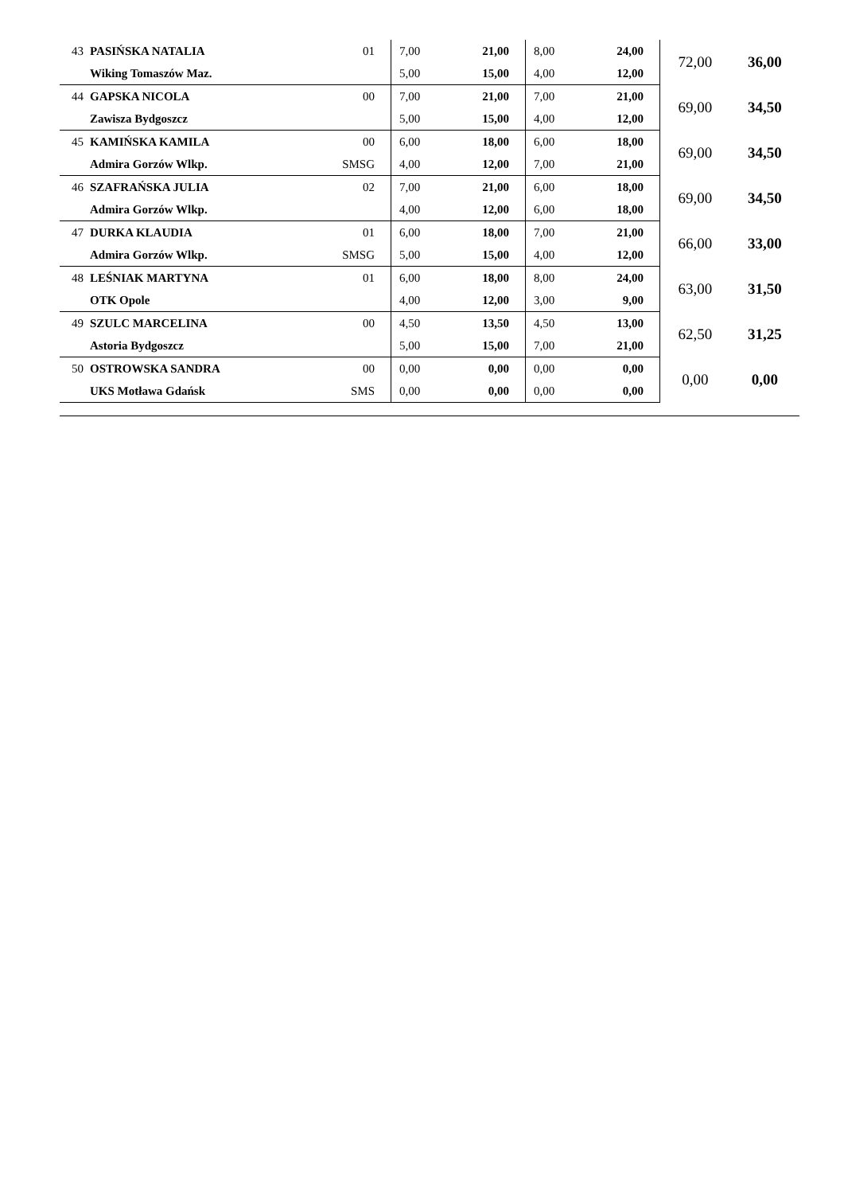| 43 | PASIŃSKA NATALIA | 01 | 7,00 | 21,00 | 8,00 | 24,00 | 72,00 | 36,00 |
| | Wiking Tomaszów Maz. | | 5,00 | 15,00 | 4,00 | 12,00 | | |
| 44 | GAPSKA NICOLA | 00 | 7,00 | 21,00 | 7,00 | 21,00 | 69,00 | 34,50 |
| | Zawisza Bydgoszcz | | 5,00 | 15,00 | 4,00 | 12,00 | | |
| 45 | KAMIŃSKA KAMILA | 00 | 6,00 | 18,00 | 6,00 | 18,00 | 69,00 | 34,50 |
| | Admira Gorzów Wlkp. | SMSG | 4,00 | 12,00 | 7,00 | 21,00 | | |
| 46 | SZAFRAŃSKA JULIA | 02 | 7,00 | 21,00 | 6,00 | 18,00 | 69,00 | 34,50 |
| | Admira Gorzów Wlkp. | | 4,00 | 12,00 | 6,00 | 18,00 | | |
| 47 | DURKA KLAUDIA | 01 | 6,00 | 18,00 | 7,00 | 21,00 | 66,00 | 33,00 |
| | Admira Gorzów Wlkp. | SMSG | 5,00 | 15,00 | 4,00 | 12,00 | | |
| 48 | LEŚNIAK MARTYNA | 01 | 6,00 | 18,00 | 8,00 | 24,00 | 63,00 | 31,50 |
| | OTK Opole | | 4,00 | 12,00 | 3,00 | 9,00 | | |
| 49 | SZULC MARCELINA | 00 | 4,50 | 13,50 | 4,50 | 13,00 | 62,50 | 31,25 |
| | Astoria Bydgoszcz | | 5,00 | 15,00 | 7,00 | 21,00 | | |
| 50 | OSTROWSKA SANDRA | 00 | 0,00 | 0,00 | 0,00 | 0,00 | 0,00 | 0,00 |
| | UKS Motława Gdańsk | SMS | 0,00 | 0,00 | 0,00 | 0,00 | | |